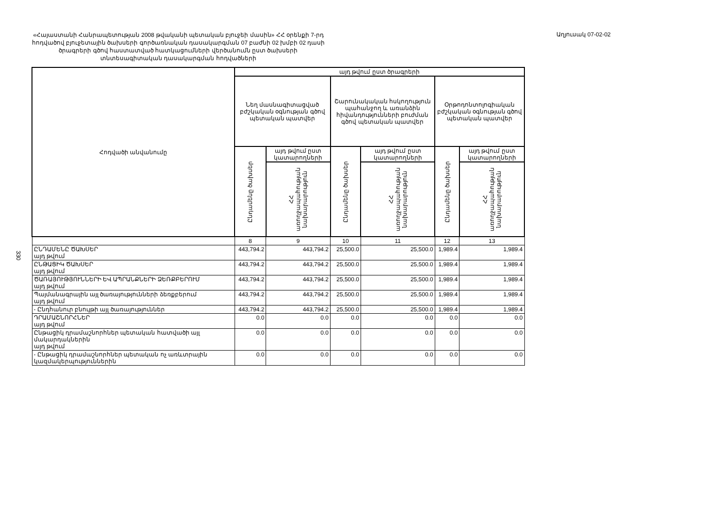330
«Հայաստանի Հանրապետության 2008 թվականի պետական բյուջեի մասին» ՀՀ օրենքի 7-րդ հոդվածով բյուջետային ծախսերի գործառնական դասակարգման 07 բաժնի 02 խմբի 02 դասի ծրագրերի գծով հաստատված հատկացումների վերծանումն ըստ ծախսերի տնտեսագիտական դասակարգման հոդվածների
Աղյուսակ 07-02-02
| Հոդվածի անվանումը | այդ թվում ըստ ծրագրերի | | | | | |
| --- | --- | --- | --- | --- | --- | --- |
| | Նեղ մասնագիտացված բժշկական օգնության գծով պետական պատվեր | | Շարունակական հսկողություն պահանջող և առանձին հիվանդությունների բուժման գծով պետական պատվեր | | Օրթոդոնտոլոգիական բժշկական օգնության գծով պետական պատվեր | |
| | Ընդամենը ծախսեր | այդ թվում ըստ կատարողների | Ընդամենը ծախսեր | այդ թվում ըստ կատարողների | Ընդամենը ծախսեր | այդ թվում ըստ կատարողների |
| | | ՀՀ առողջապահության նախարարություն | | ՀՀ առողջապահության նախարարություն | | ՀՀ առողջապահության նախարարություն |
| | 8 | 9 | 10 | 11 | 12 | 13 |
| ԸՆԴԱՄԵՆԸ ԾԱԽՍԵՐ այդ թվում | 443,794.2 | 443,794.2 | 25,500.0 | 25,500.0 | 1,989.4 | 1,989.4 |
| ԸՆԹԱՑԻԿ ԾԱԽՍԵՐ այդ թվում | 443,794.2 | 443,794.2 | 25,500.0 | 25,500.0 | 1,989.4 | 1,989.4 |
| ԾԱՌԱՅՈՒԹՅՈՒՆՆԵՐԻ ԵՎ ԱՊՐԱՆՔՆԵՐԻ ՁԵՌՔԲԵՐՈՒՄ այդ թվում | 443,794.2 | 443,794.2 | 25,500.0 | 25,500.0 | 1,989.4 | 1,989.4 |
| Պայմանագրային այլ ծառայությունների ձեռքբերում այդ թվում | 443,794.2 | 443,794.2 | 25,500.0 | 25,500.0 | 1,989.4 | 1,989.4 |
| - Ընդհանուր բնույթի այլ ծառայություններ | 443,794.2 | 443,794.2 | 25,500.0 | 25,500.0 | 1,989.4 | 1,989.4 |
| ԴՐԱՄԱՇՆՈՐՀՆԵՐ այդ թվում | 0.0 | 0.0 | 0.0 | 0.0 | 0.0 | 0.0 |
| Ընթացիկ դրամաշնորհներ պետական հատվածի այլ մակարդակներին այդ թվում | 0.0 | 0.0 | 0.0 | 0.0 | 0.0 | 0.0 |
| - Ընթացիկ դրամաշնորհներ պետական ոչ առևտրային կազմակերպություններին | 0.0 | 0.0 | 0.0 | 0.0 | 0.0 | 0.0 |